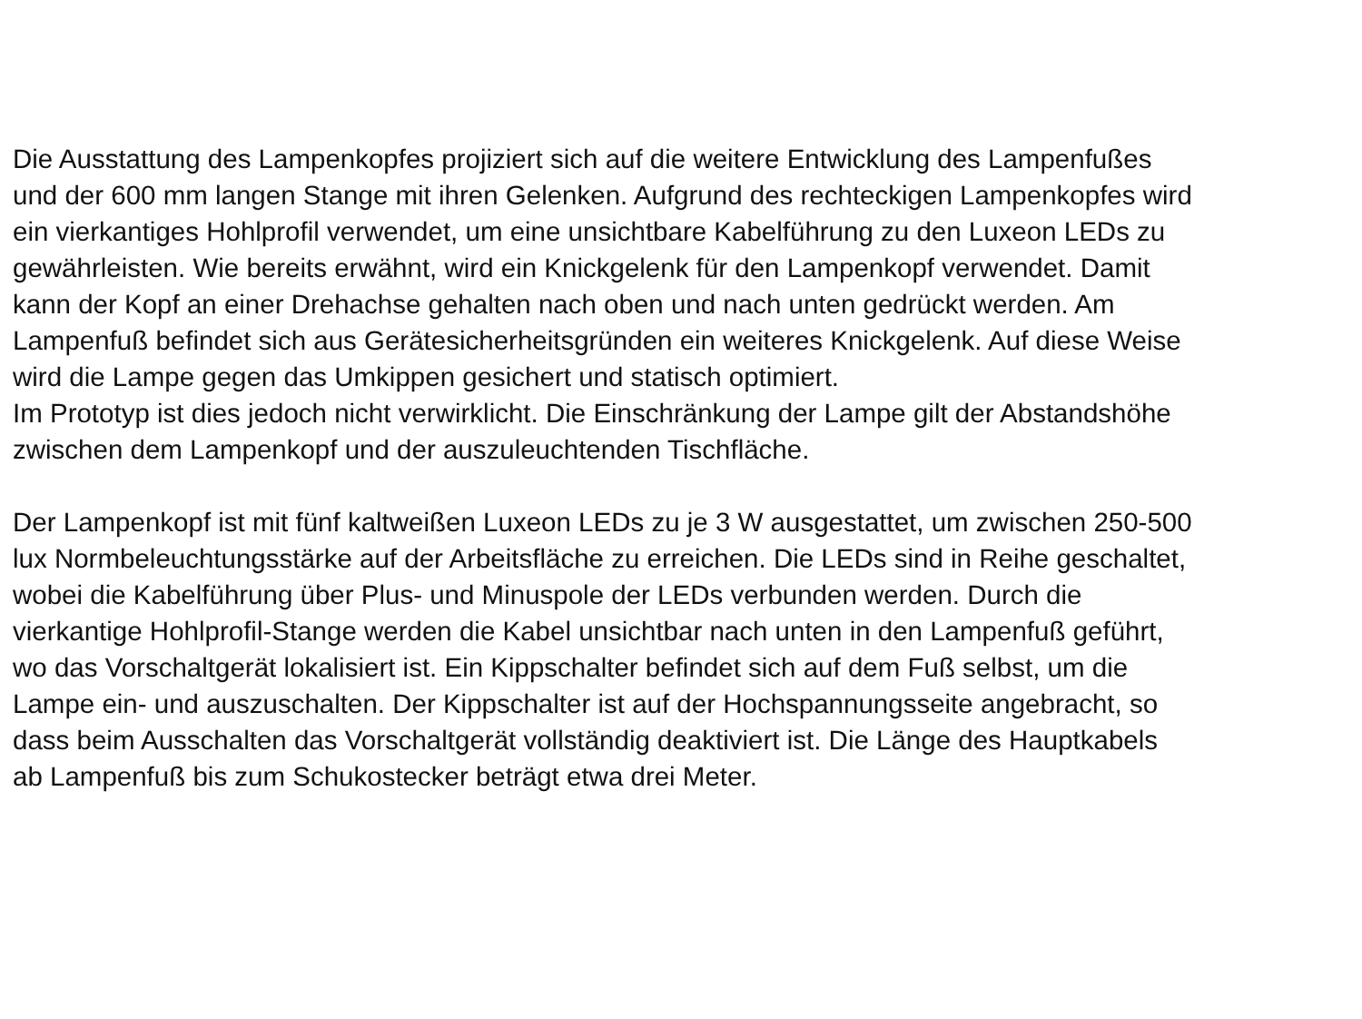Die Ausstattung des Lampenkopfes projiziert sich auf die weitere Entwicklung des Lampenfußes
und der 600 mm langen Stange mit ihren Gelenken. Aufgrund des rechteckigen Lampenkopfes wird
ein vierkantiges Hohlprofil verwendet, um eine unsichtbare Kabelführung zu den Luxeon LEDs zu
gewährleisten. Wie bereits erwähnt, wird ein Knickgelenk für den Lampenkopf verwendet. Damit
kann der Kopf an einer Drehachse gehalten nach oben und nach unten gedrückt werden. Am
Lampenfuß befindet sich aus Gerätesicherheitsgründen ein weiteres Knickgelenk. Auf diese Weise
wird die Lampe gegen das Umkippen gesichert und statisch optimiert.
Im Prototyp ist dies jedoch nicht verwirklicht. Die Einschränkung der Lampe gilt der Abstandshöhe
zwischen dem Lampenkopf und der auszuleuchtenden Tischfläche.
Der Lampenkopf ist mit fünf kaltweißen Luxeon LEDs zu je 3 W ausgestattet, um zwischen 250-500
lux Normbeleuchtungsstärke auf der Arbeitsfläche zu erreichen. Die LEDs sind in Reihe geschaltet,
wobei die Kabelführung über Plus- und Minuspole der LEDs verbunden werden. Durch die
vierkantige Hohlprofil-Stange werden die Kabel unsichtbar nach unten in den Lampenfuß geführt,
wo das Vorschaltgerät lokalisiert ist. Ein Kippschalter befindet sich auf dem Fuß selbst, um die
Lampe ein- und auszuschalten. Der Kippschalter ist auf der Hochspannungsseite angebracht, so
dass beim Ausschalten das Vorschaltgerät vollständig deaktiviert ist. Die Länge des Hauptkabels
ab Lampenfuß bis zum Schukostecker beträgt etwa drei Meter.